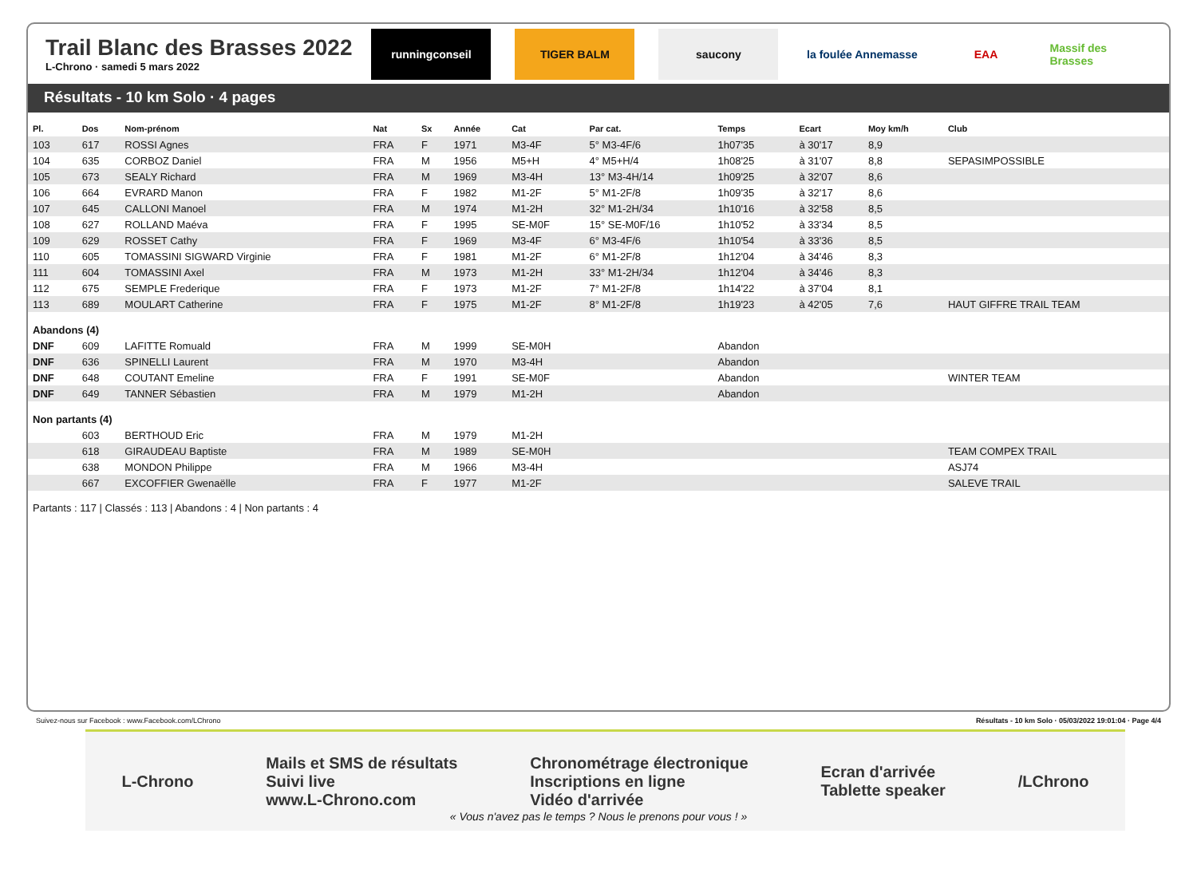Trail Blanc des Brasses 2022
L-Chrono · samedi 5 mars 2022
runningconseil TIGER BALM saucony la foulée Annemasse
EAA Massif des Brasses
Résultats - 10 km Solo · 4 pages
| Pl. | Dos | Nom-prénom | Nat | Sx | Année | Cat | Par cat. | Temps | Ecart | Moy km/h | Club |
| --- | --- | --- | --- | --- | --- | --- | --- | --- | --- | --- | --- |
| 103 | 617 | ROSSI Agnes | FRA | F | 1971 | M3-4F | 5° M3-4F/6 | 1h07'35 | à 30'17 | 8,9 | |
| 104 | 635 | CORBOZ Daniel | FRA | M | 1956 | M5+H | 4° M5+H/4 | 1h08'25 | à 31'07 | 8,8 | SEPASIMPOSSIBLE |
| 105 | 673 | SEALY Richard | FRA | M | 1969 | M3-4H | 13° M3-4H/14 | 1h09'25 | à 32'07 | 8,6 | |
| 106 | 664 | EVRARD Manon | FRA | F | 1982 | M1-2F | 5° M1-2F/8 | 1h09'35 | à 32'17 | 8,6 | |
| 107 | 645 | CALLONI Manoel | FRA | M | 1974 | M1-2H | 32° M1-2H/34 | 1h10'16 | à 32'58 | 8,5 | |
| 108 | 627 | ROLLAND Maéva | FRA | F | 1995 | SE-M0F | 15° SE-M0F/16 | 1h10'52 | à 33'34 | 8,5 | |
| 109 | 629 | ROSSET Cathy | FRA | F | 1969 | M3-4F | 6° M3-4F/6 | 1h10'54 | à 33'36 | 8,5 | |
| 110 | 605 | TOMASSINI SIGWARD Virginie | FRA | F | 1981 | M1-2F | 6° M1-2F/8 | 1h12'04 | à 34'46 | 8,3 | |
| 111 | 604 | TOMASSINI Axel | FRA | M | 1973 | M1-2H | 33° M1-2H/34 | 1h12'04 | à 34'46 | 8,3 | |
| 112 | 675 | SEMPLE Frederique | FRA | F | 1973 | M1-2F | 7° M1-2F/8 | 1h14'22 | à 37'04 | 8,1 | |
| 113 | 689 | MOULART Catherine | FRA | F | 1975 | M1-2F | 8° M1-2F/8 | 1h19'23 | à 42'05 | 7,6 | HAUT GIFFRE TRAIL TEAM |
| Abandons (4) | | | | | | | | | | | |
| DNF | 609 | LAFITTE Romuald | FRA | M | 1999 | SE-M0H | | Abandon | | | |
| DNF | 636 | SPINELLI Laurent | FRA | M | 1970 | M3-4H | | Abandon | | | |
| DNF | 648 | COUTANT Emeline | FRA | F | 1991 | SE-M0F | | Abandon | | | WINTER TEAM |
| DNF | 649 | TANNER Sébastien | FRA | M | 1979 | M1-2H | | Abandon | | | |
| Non partants (4) | | | | | | | | | | | |
| | 603 | BERTHOUD Eric | FRA | M | 1979 | M1-2H | | | | | |
| | 618 | GIRAUDEAU Baptiste | FRA | M | 1989 | SE-M0H | | | | | TEAM COMPEX TRAIL |
| | 638 | MONDON Philippe | FRA | M | 1966 | M3-4H | | | | | ASJ74 |
| | 667 | EXCOFFIER Gwenaëlle | FRA | F | 1977 | M1-2F | | | | | SALEVE TRAIL |
Partants : 117 | Classés : 113 | Abandons : 4 | Non partants : 4
Suivez-nous sur Facebook : www.Facebook.com/LChrono Résultats - 10 km Solo · 05/03/2022 19:01:04 · Page 4/4
L-Chrono
Mails et SMS de résultats
Suivi live
www.L-Chrono.com
Chronométrage électronique
Inscriptions en ligne
Vidéo d'arrivée
Ecran d'arrivée
Tablette speaker
/LChrono
« Vous n'avez pas le temps ? Nous le prenons pour vous ! »